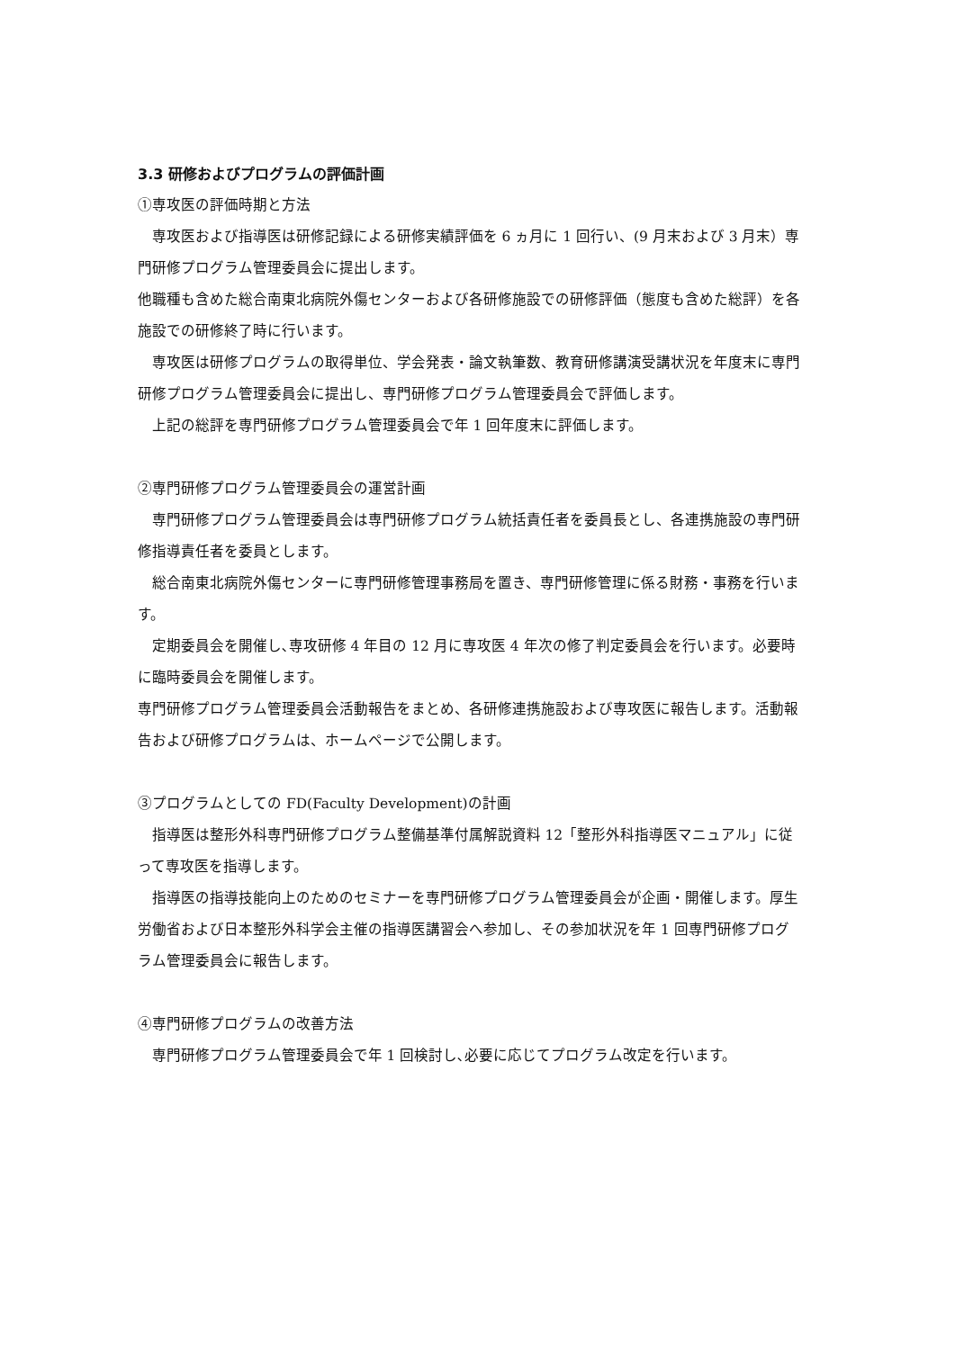3.3 研修およびプログラムの評価計画
①専攻医の評価時期と方法
専攻医および指導医は研修記録による研修実績評価を 6 ヵ月に 1 回行い、(9 月末および 3 月末）専門研修プログラム管理委員会に提出します。
他職種も含めた総合南東北病院外傷センターおよび各研修施設での研修評価（態度も含めた総評）を各施設での研修終了時に行います。
専攻医は研修プログラムの取得単位、学会発表・論文執筆数、教育研修講演受講状況を年度末に専門研修プログラム管理委員会に提出し、専門研修プログラム管理委員会で評価します。
上記の総評を専門研修プログラム管理委員会で年 1 回年度末に評価します。
②専門研修プログラム管理委員会の運営計画
専門研修プログラム管理委員会は専門研修プログラム統括責任者を委員長とし、各連携施設の専門研修指導責任者を委員とします。
総合南東北病院外傷センターに専門研修管理事務局を置き、専門研修管理に係る財務・事務を行います。
定期委員会を開催し､専攻研修 4 年目の 12 月に専攻医 4 年次の修了判定委員会を行います。必要時に臨時委員会を開催します。
専門研修プログラム管理委員会活動報告をまとめ、各研修連携施設および専攻医に報告します。活動報告および研修プログラムは、ホームページで公開します。
③プログラムとしての FD(Faculty Development)の計画
指導医は整形外科専門研修プログラム整備基準付属解説資料 12「整形外科指導医マニュアル」に従って専攻医を指導します。
指導医の指導技能向上のためのセミナーを専門研修プログラム管理委員会が企画・開催します。厚生労働省および日本整形外科学会主催の指導医講習会へ参加し、その参加状況を年 1 回専門研修プログラム管理委員会に報告します。
④専門研修プログラムの改善方法
専門研修プログラム管理委員会で年 1 回検討し､必要に応じてプログラム改定を行います。